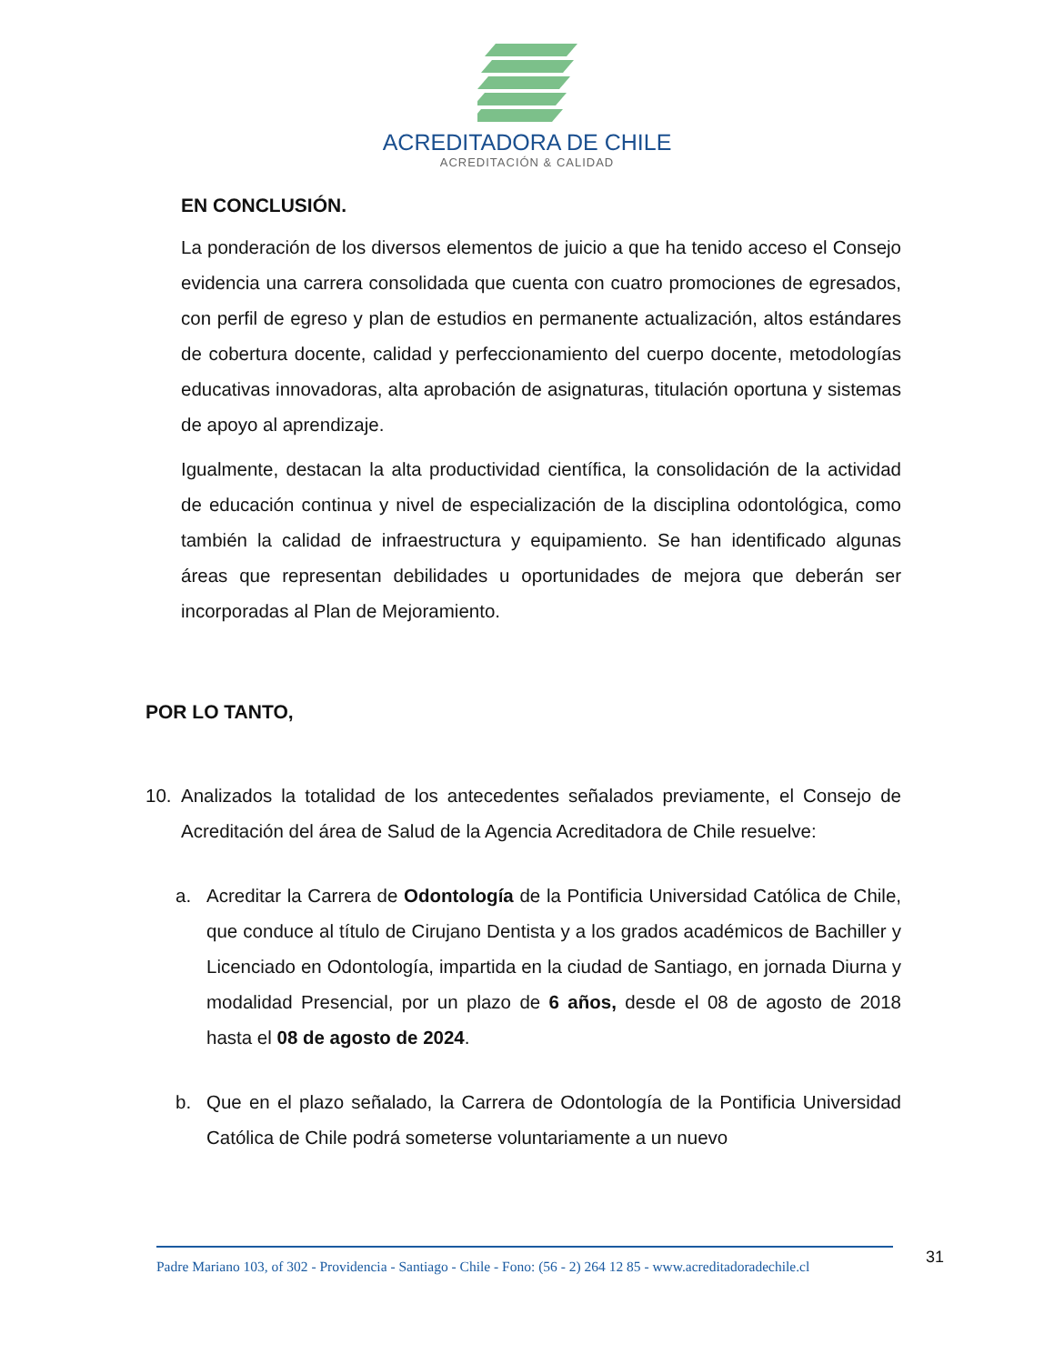ACREDITADORA DE CHILE
ACREDITACIÓN & CALIDAD
EN CONCLUSIÓN.
La ponderación de los diversos elementos de juicio a que ha tenido acceso el Consejo evidencia una carrera consolidada que cuenta con cuatro promociones de egresados, con perfil de egreso y plan de estudios en permanente actualización, altos estándares de cobertura docente, calidad y perfeccionamiento del cuerpo docente, metodologías educativas innovadoras, alta aprobación de asignaturas, titulación oportuna y sistemas de apoyo al aprendizaje.
Igualmente, destacan la alta productividad científica, la consolidación de la actividad de educación continua y nivel de especialización de la disciplina odontológica, como también la calidad de infraestructura y equipamiento. Se han identificado algunas áreas que representan debilidades u oportunidades de mejora que deberán ser incorporadas al Plan de Mejoramiento.
POR LO TANTO,
10. Analizados la totalidad de los antecedentes señalados previamente, el Consejo de Acreditación del área de Salud de la Agencia Acreditadora de Chile resuelve:
a. Acreditar la Carrera de Odontología de la Pontificia Universidad Católica de Chile, que conduce al título de Cirujano Dentista y a los grados académicos de Bachiller y Licenciado en Odontología, impartida en la ciudad de Santiago, en jornada Diurna y modalidad Presencial, por un plazo de 6 años, desde el 08 de agosto de 2018 hasta el 08 de agosto de 2024.
b. Que en el plazo señalado, la Carrera de Odontología de la Pontificia Universidad Católica de Chile podrá someterse voluntariamente a un nuevo
Padre Mariano 103, of 302 - Providencia - Santiago - Chile - Fono: (56 - 2) 264 12 85 - www.acreditadoradechile.cl
31